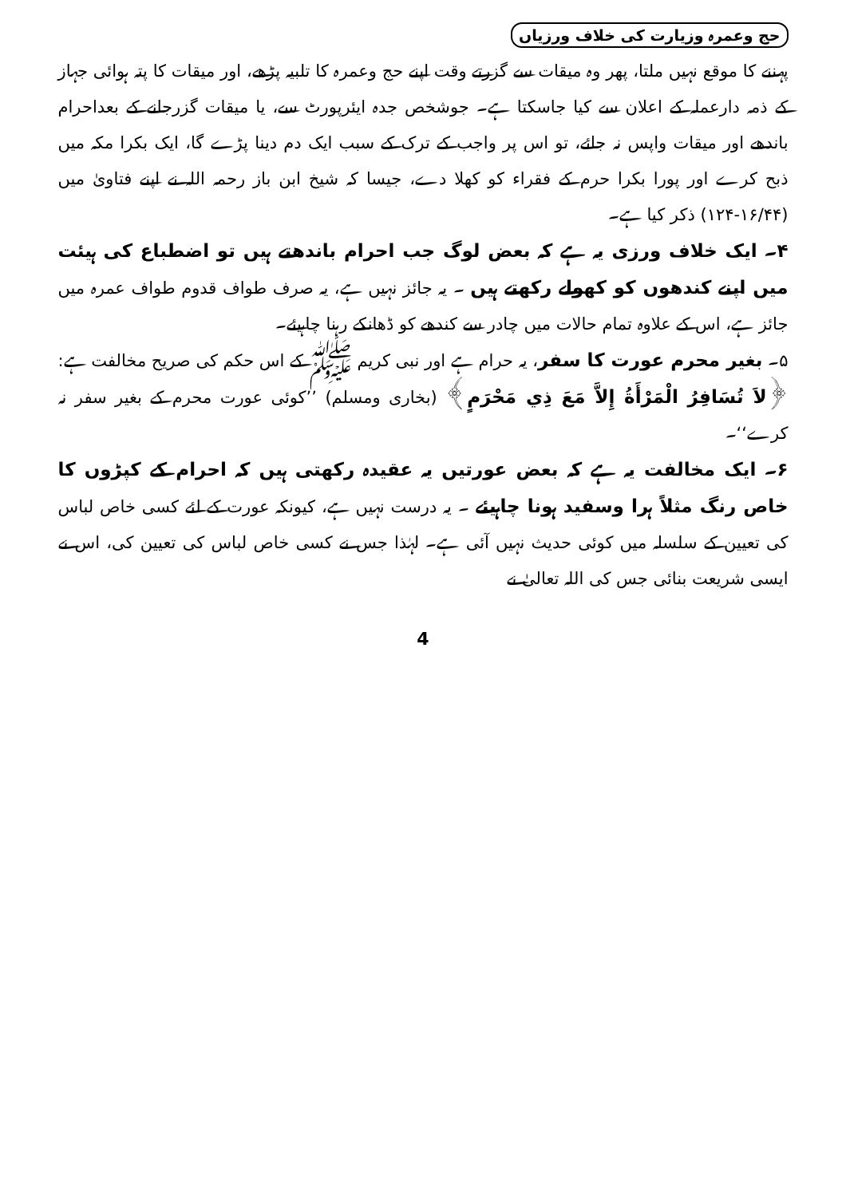حج وعمرہ وزیارت کی خلاف ورزیاں
پہننے کا موقع نہیں ملتا، پھر وہ میقات سے گزرتے وقت اپنے حج وعمرہ کا تلبیہ پڑھے، اور میقات کا پتہ ہوائی جہاز کے ذمہ دارعملہ کے اعلان سے کیا جاسکتا ہے۔ جوشخص جدہ ایئرپورٹ سے، یا میقات گزرجانے کے بعداحرام باندھے اور میقات واپس نہ جائے، تو اس پر واجب کے ترک کے سبب ایک دم دینا پڑے گا، ایک بکرا مکہ میں ذبح کرے اور پورا بکرا حرم کے فقراء کو کھلا دے، جیسا کہ شیخ ابن باز رحمہ اللہ نے اپنے فتاویٰ میں (۱۶/۴۴-۱۲۴) ذکر کیا ہے۔
۴۔ ایک خلاف ورزی یہ ہے کہ بعض لوگ جب احرام باندھتے ہیں تو اضطباع کی ہیئت میں اپنے کندھوں کو کھولے رکھتے ہیں ۔ یہ جائز نہیں ہے، یہ صرف طواف قدوم طواف عمرہ میں جائز ہے، اس کے علاوہ تمام حالات میں چادر سے کندھے کو ڈھانکے رہنا چاہیئے۔
۵۔ بغیر محرم عورت کا سفر، یہ حرام ہے اور نبی کریم ﷺ کے اس حکم کی صریح مخالفت ہے: ﴿لاَ تُسَافِرُ الْمَرْأَةُ إِلاَّ مَعَ ذِي مَحْرَمٍ﴾ (بخاری ومسلم) ’’کوئی عورت محرم کے بغیر سفر نہ کرے‘‘۔
۶۔ ایک مخالفت یہ ہے کہ بعض عورتیں یہ عقیدہ رکھتی ہیں کہ احرام کے کپڑوں کا خاص رنگ مثلاً ہرا وسفید ہونا چاہیئے ۔ یہ درست نہیں ہے، کیونکہ عورت کے لئے کسی خاص لباس کی تعیین کے سلسلہ میں کوئی حدیث نہیں آئی ہے۔ لہٰذا جس نے کسی خاص لباس کی تعیین کی، اس نے ایسی شریعت بنائی جس کی اللہ تعالیٰ نے
4